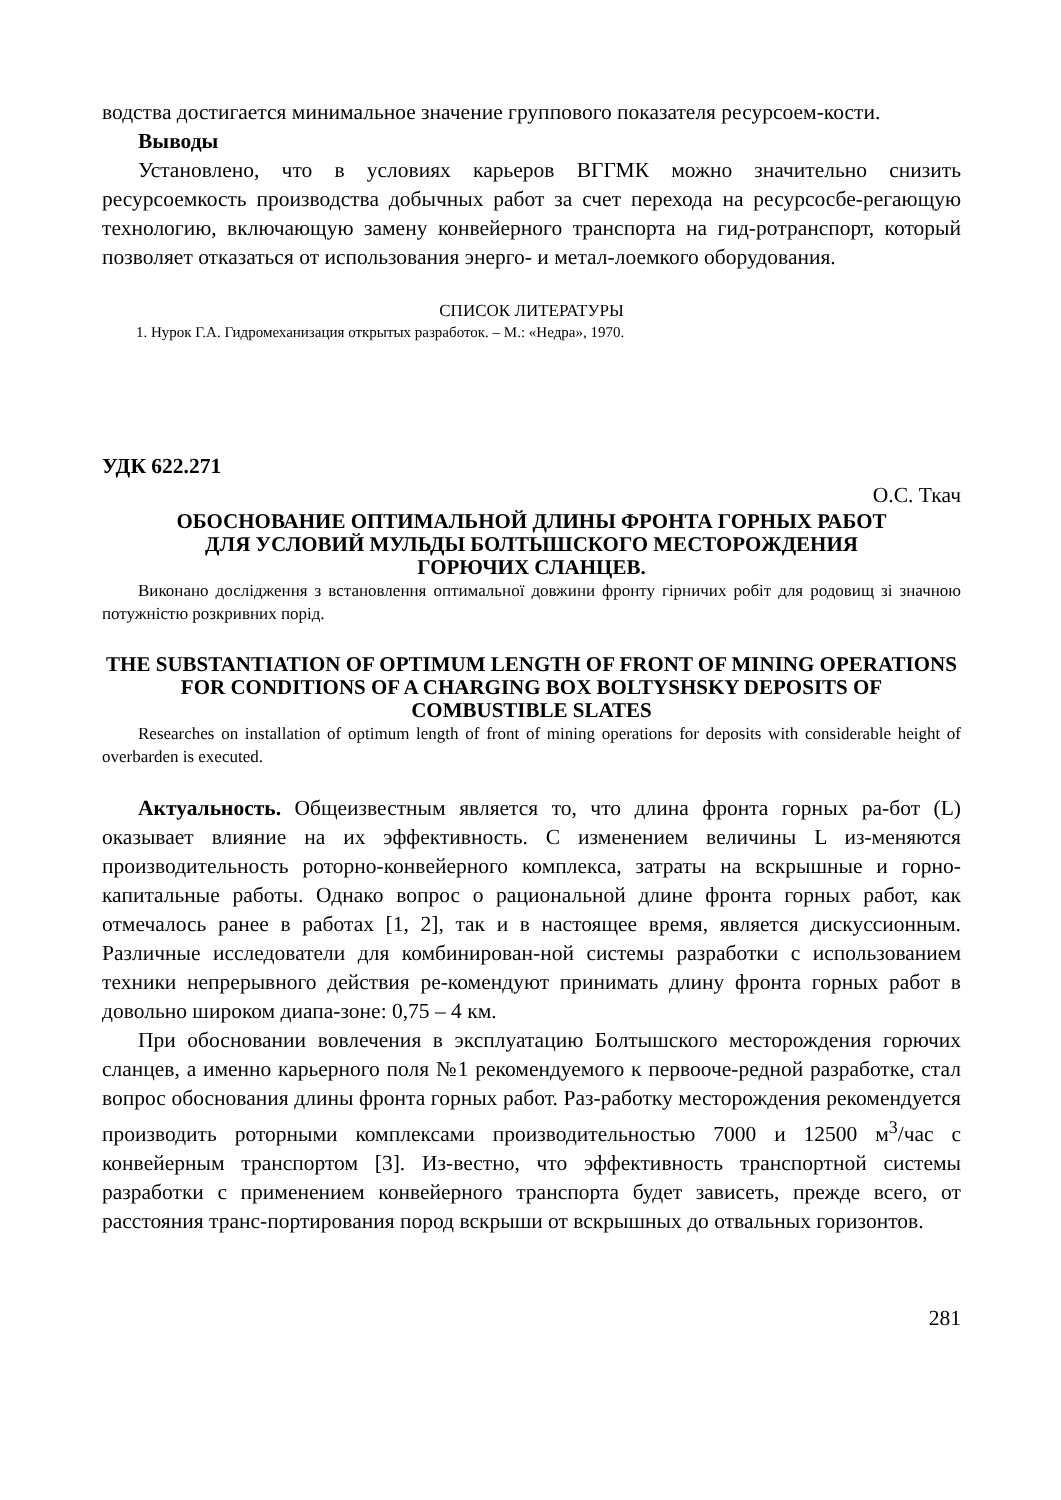водства достигается минимальное значение группового показателя ресурсоем-кости.
Выводы
Установлено, что в условиях карьеров ВГГМК можно значительно снизить ресурсоемкость производства добычных работ за счет перехода на ресурсосбе-регающую технологию, включающую замену конвейерного транспорта на гид-ротранспорт, который позволяет отказаться от использования энерго- и метал-лоемкого оборудования.
СПИСОК ЛИТЕРАТУРЫ
1. Нурок Г.А. Гидромеханизация открытых разработок. – М.: «Недра», 1970.
УДК 622.271
О.С. Ткач
ОБОСНОВАНИЕ ОПТИМАЛЬНОЙ ДЛИНЫ ФРОНТА ГОРНЫХ РАБОТ
ДЛЯ УСЛОВИЙ МУЛЬДЫ БОЛТЫШСКОГО МЕСТОРОЖДЕНИЯ
ГОРЮЧИХ СЛАНЦЕВ.
Виконано дослідження з встановлення оптимальної довжини фронту гірничих робіт для родовищ зі значною потужністю розкривних порід.
THE SUBSTANTIATION OF OPTIMUM LENGTH OF FRONT OF MINING OPERATIONS FOR CONDITIONS OF A CHARGING BOX BOLTYSHSKY DEPOSITS OF COMBUSTIBLE SLATES
Researches on installation of optimum length of front of mining operations for deposits with considerable height of overbarden is executed.
Актуальность. Общеизвестным является то, что длина фронта горных ра-бот (L) оказывает влияние на их эффективность. С изменением величины L из-меняются производительность роторно-конвейерного комплекса, затраты на вскрышные и горно-капитальные работы. Однако вопрос о рациональной длине фронта горных работ, как отмечалось ранее в работах [1, 2], так и в настоящее время, является дискуссионным. Различные исследователи для комбинирован-ной системы разработки с использованием техники непрерывного действия ре-комендуют принимать длину фронта горных работ в довольно широком диапа-зоне: 0,75 – 4 км.
При обосновании вовлечения в эксплуатацию Болтышского месторождения горючих сланцев, а именно карьерного поля №1 рекомендуемого к первооче-редной разработке, стал вопрос обоснования длины фронта горных работ. Раз-работку месторождения рекомендуется производить роторными комплексами производительностью 7000 и 12500 м<sup>3</sup>/час с конвейерным транспортом [3]. Из-вестно, что эффективность транспортной системы разработки с применением конвейерного транспорта будет зависеть, прежде всего, от расстояния транс-портирования пород вскрыши от вскрышных до отвальных горизонтов.
281